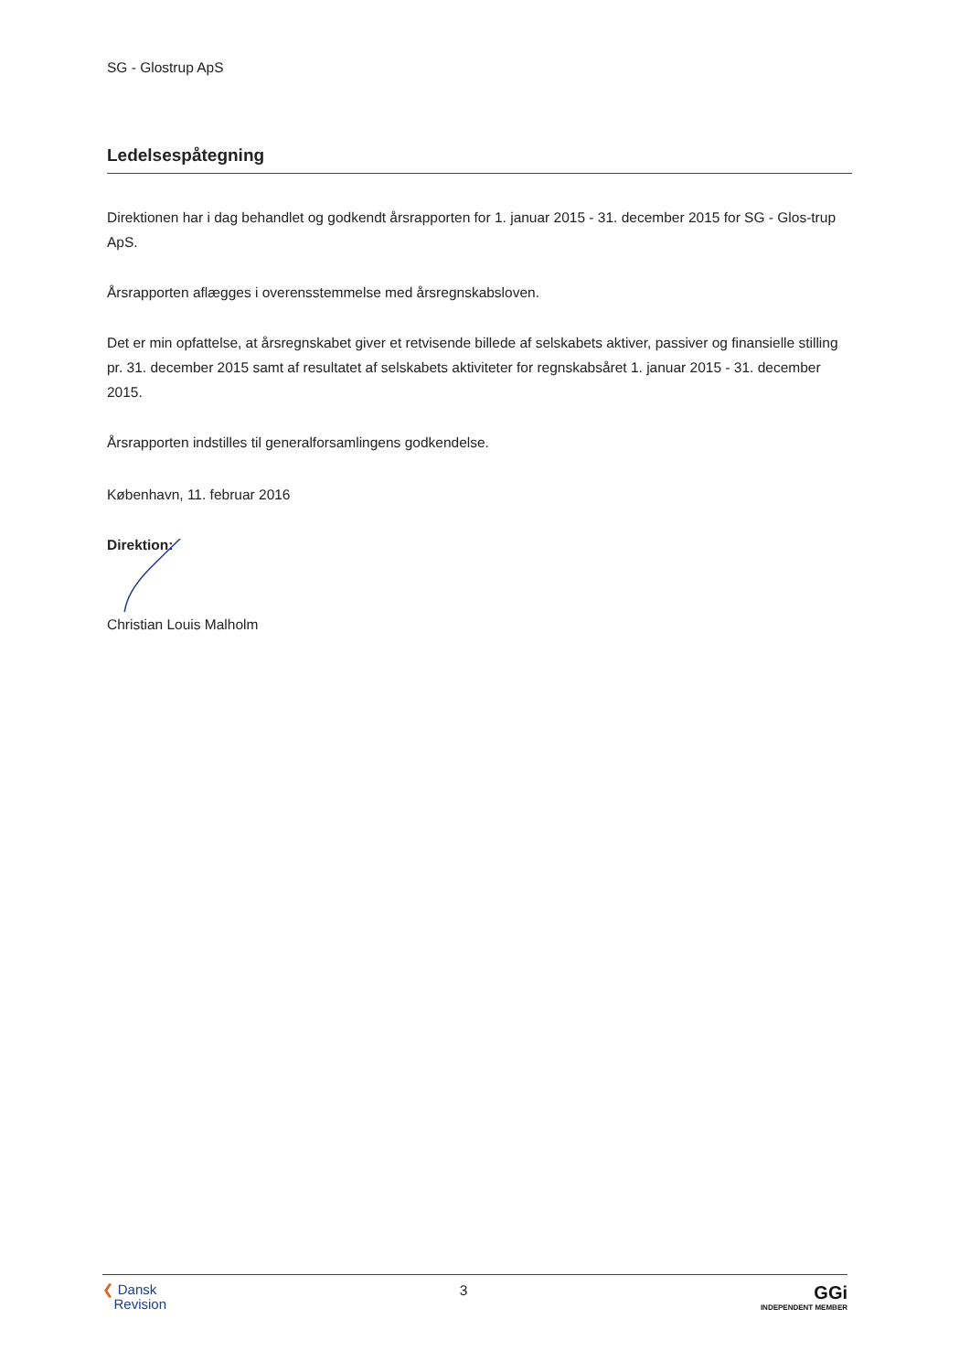SG - Glostrup ApS
Ledelsespåtegning
Direktionen har i dag behandlet og godkendt årsrapporten for 1. januar 2015 - 31. december 2015 for SG - Glos-trup ApS.
Årsrapporten aflægges i overensstemmelse med årsregnskabsloven.
Det er min opfattelse, at årsregnskabet giver et retvisende billede af selskabets aktiver, passiver og finansielle stilling pr. 31. december 2015 samt af resultatet af selskabets aktiviteter for regnskabsåret 1. januar 2015 - 31. december 2015.
Årsrapporten indstilles til generalforsamlingens godkendelse.
København, 11. februar 2016
Direktion:
Christian Louis Malholm
❮ Dansk
Revision
3
GGi
INDEPENDENT MEMBER